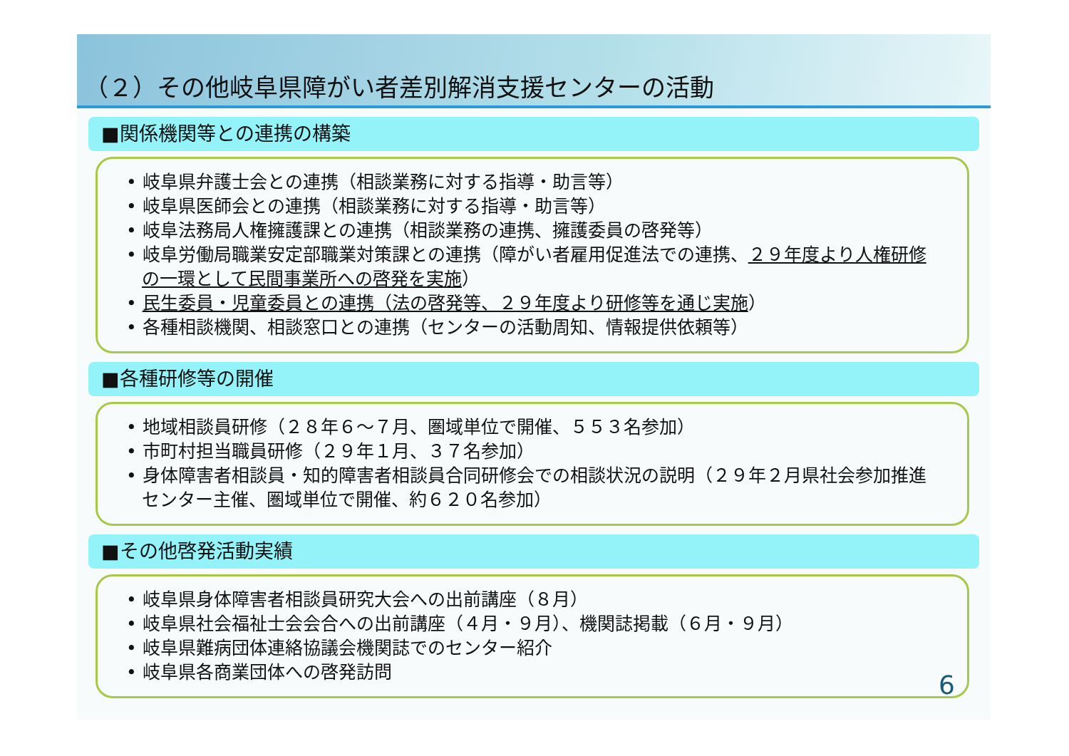（２）その他岐阜県障がい者差別解消支援センターの活動
■関係機関等との連携の構築
• 岐阜県弁護士会との連携（相談業務に対する指導・助言等）
• 岐阜県医師会との連携（相談業務に対する指導・助言等）
• 岐阜法務局人権擁護課との連携（相談業務の連携、擁護委員の啓発等）
• 岐阜労働局職業安定部職業対策課との連携（障がい者雇用促進法での連携、２９年度より人権研修の一環として民間事業所への啓発を実施）
• 民生委員・児童委員との連携（法の啓発等、２９年度より研修等を通じ実施）
• 各種相談機関、相談窓口との連携（センターの活動周知、情報提供依頼等）
■各種研修等の開催
• 地域相談員研修（２８年６～７月、圏域単位で開催、５５３名参加）
• 市町村担当職員研修（２９年１月、３７名参加）
• 身体障害者相談員・知的障害者相談員合同研修会での相談状況の説明（２９年２月県社会参加推進センター主催、圏域単位で開催、約６２０名参加）
■その他啓発活動実績
• 岐阜県身体障害者相談員研究大会への出前講座（８月）
• 岐阜県社会福祉士会会合への出前講座（４月・９月）、機関誌掲載（６月・９月）
• 岐阜県難病団体連絡協議会機関誌でのセンター紹介
• 岐阜県各商業団体への啓発訪問
6